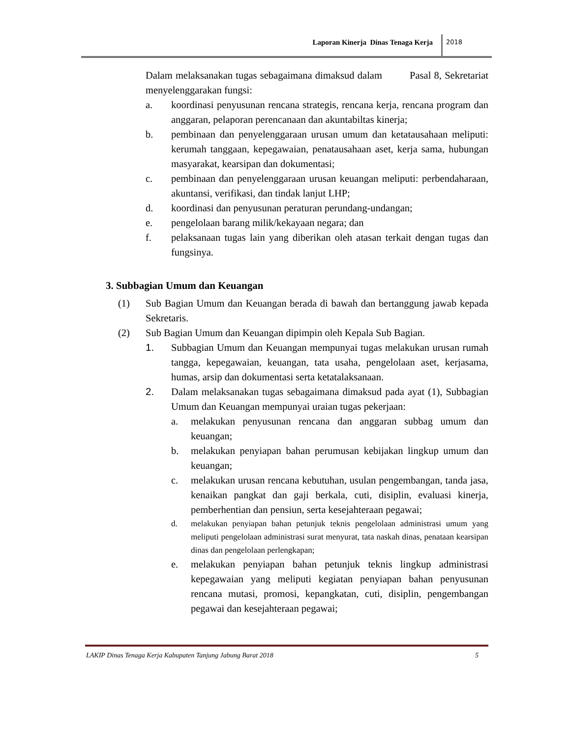Laporan Kinerja Dinas Tenaga Kerja 2018
Dalam melaksanakan tugas sebagaimana dimaksud dalam Pasal 8, Sekretariat menyelenggarakan fungsi:
a. koordinasi penyusunan rencana strategis, rencana kerja, rencana program dan anggaran, pelaporan perencanaan dan akuntabiltas kinerja;
b. pembinaan dan penyelenggaraan urusan umum dan ketatausahaan meliputi: kerumah tanggaan, kepegawaian, penatausahaan aset, kerja sama, hubungan masyarakat, kearsipan dan dokumentasi;
c. pembinaan dan penyelenggaraan urusan keuangan meliputi: perbendaharaan, akuntansi, verifikasi, dan tindak lanjut LHP;
d. koordinasi dan penyusunan peraturan perundang-undangan;
e. pengelolaan barang milik/kekayaan negara; dan
f. pelaksanaan tugas lain yang diberikan oleh atasan terkait dengan tugas dan fungsinya.
3. Subbagian Umum dan Keuangan
(1) Sub Bagian Umum dan Keuangan berada di bawah dan bertanggung jawab kepada Sekretaris.
(2) Sub Bagian Umum dan Keuangan dipimpin oleh Kepala Sub Bagian.
1. Subbagian Umum dan Keuangan mempunyai tugas melakukan urusan rumah tangga, kepegawaian, keuangan, tata usaha, pengelolaan aset, kerjasama, humas, arsip dan dokumentasi serta ketatalaksanaan.
2. Dalam melaksanakan tugas sebagaimana dimaksud pada ayat (1), Subbagian Umum dan Keuangan mempunyai uraian tugas pekerjaan:
a. melakukan penyusunan rencana dan anggaran subbag umum dan keuangan;
b. melakukan penyiapan bahan perumusan kebijakan lingkup umum dan keuangan;
c. melakukan urusan rencana kebutuhan, usulan pengembangan, tanda jasa, kenaikan pangkat dan gaji berkala, cuti, disiplin, evaluasi kinerja, pemberhentian dan pensiun, serta kesejahteraan pegawai;
d. melakukan penyiapan bahan petunjuk teknis pengelolaan administrasi umum yang meliputi pengelolaan administrasi surat menyurat, tata naskah dinas, penataan kearsipan dinas dan pengelolaan perlengkapan;
e. melakukan penyiapan bahan petunjuk teknis lingkup administrasi kepegawaian yang meliputi kegiatan penyiapan bahan penyusunan rencana mutasi, promosi, kepangkatan, cuti, disiplin, pengembangan pegawai dan kesejahteraan pegawai;
LAKIP Dinas Tenaga Kerja Kabupaten Tanjung Jabung Barat 2018 5